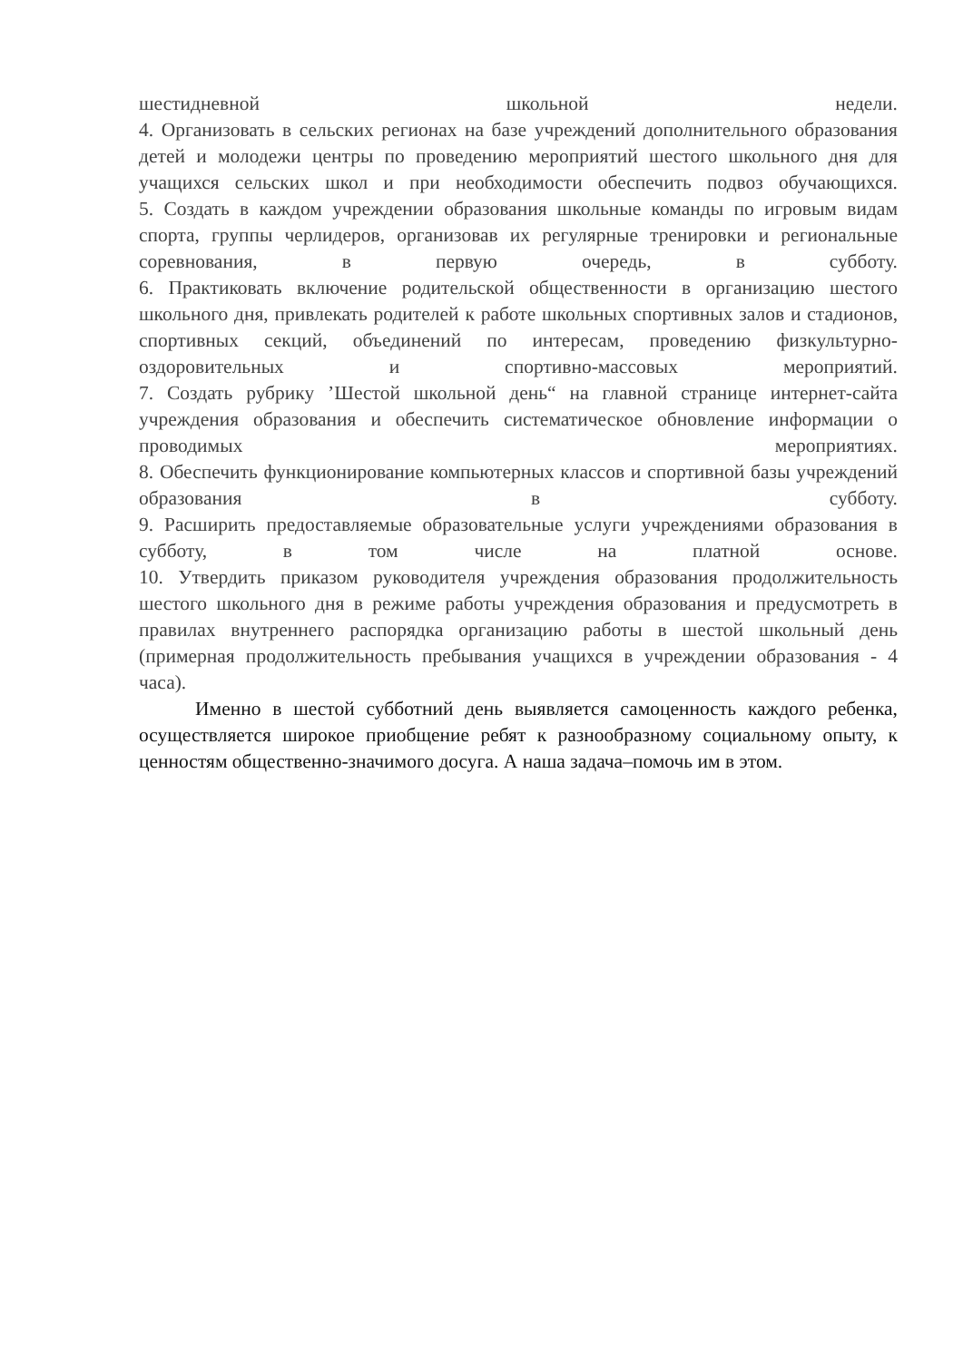шестидневной школьной недели.
4. Организовать в сельских регионах на базе учреждений дополнительного образования детей и молодежи центры по проведению мероприятий шестого школьного дня для учащихся сельских школ и при необходимости обеспечить подвоз обучающихся.
5. Создать в каждом учреждении образования школьные команды по игровым видам спорта, группы черлидеров, организовав их регулярные тренировки и региональные соревнования, в первую очередь, в субботу.
6. Практиковать включение родительской общественности в организацию шестого школьного дня, привлекать родителей к работе школьных спортивных залов и стадионов, спортивных секций, объединений по интересам, проведению физкультурно-оздоровительных и спортивно-массовых мероприятий.
7. Создать рубрику ’Шестой школьной день“ на главной странице интернет-сайта учреждения образования и обеспечить систематическое обновление информации о проводимых мероприятиях.
8. Обеспечить функционирование компьютерных классов и спортивной базы учреждений образования в субботу.
9. Расширить предоставляемые образовательные услуги учреждениями образования в субботу, в том числе на платной основе.
10. Утвердить приказом руководителя учреждения образования продолжительность шестого школьного дня в режиме работы учреждения образования и предусмотреть в правилах внутреннего распорядка организацию работы в шестой школьный день (примерная продолжительность пребывания учащихся в учреждении образования - 4 часа).
Именно в шестой субботний день выявляется самоценность каждого ребенка, осуществляется широкое приобщение ребят к разнообразному социальному опыту, к ценностям общественно-значимого досуга. А наша задача–помочь им в этом.